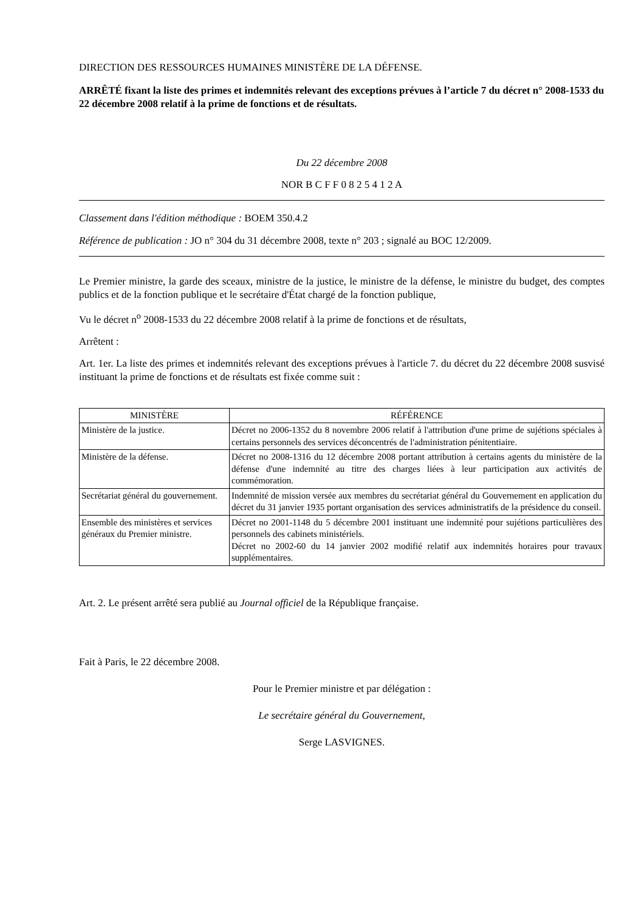DIRECTION DES RESSOURCES HUMAINES MINISTÈRE DE LA DÉFENSE.
ARRÊTÉ fixant la liste des primes et indemnités relevant des exceptions prévues à l’article 7 du décret n° 2008-1533 du 22 décembre 2008 relatif à la prime de fonctions et de résultats.
Du 22 décembre 2008
NOR B C F F 0 8 2 5 4 1 2 A
Classement dans l'édition méthodique : BOEM 350.4.2
Référence de publication : JO n° 304 du 31 décembre 2008, texte n° 203 ; signalé au BOC 12/2009.
Le Premier ministre, la garde des sceaux, ministre de la justice, le ministre de la défense, le ministre du budget, des comptes publics et de la fonction publique et le secrétaire d'État chargé de la fonction publique,
Vu le décret n<sup>o</sup> 2008-1533 du 22 décembre 2008 relatif à la prime de fonctions et de résultats,
Arrêtent :
Art. 1er. La liste des primes et indemnités relevant des exceptions prévues à l'article 7. du décret du 22 décembre 2008 susvisé instituant la prime de fonctions et de résultats est fixée comme suit :
| MINISTÈRE | RÉFÉRENCE |
| --- | --- |
| Ministère de la justice. | Décret no 2006-1352 du 8 novembre 2006 relatif à l'attribution d'une prime de sujétions spéciales à certains personnels des services déconcentrés de l'administration pénitentiaire. |
| Ministère de la défense. | Décret no 2008-1316 du 12 décembre 2008 portant attribution à certains agents du ministère de la défense d'une indemnité au titre des charges liées à leur participation aux activités de commémoration. |
| Secrétariat général du gouvernement. | Indemnité de mission versée aux membres du secrétariat général du Gouvernement en application du décret du 31 janvier 1935 portant organisation des services administratifs de la présidence du conseil. |
| Ensemble des ministères et services généraux du Premier ministre. | Décret no 2001-1148 du 5 décembre 2001 instituant une indemnité pour sujétions particulières des personnels des cabinets ministériels. Décret no 2002-60 du 14 janvier 2002 modifié relatif aux indemnités horaires pour travaux supplémentaires. |
Art. 2. Le présent arrêté sera publié au Journal officiel de la République française.
Fait à Paris, le 22 décembre 2008.
Pour le Premier ministre et par délégation :
Le secrétaire général du Gouvernement,
Serge LASVIGNES.